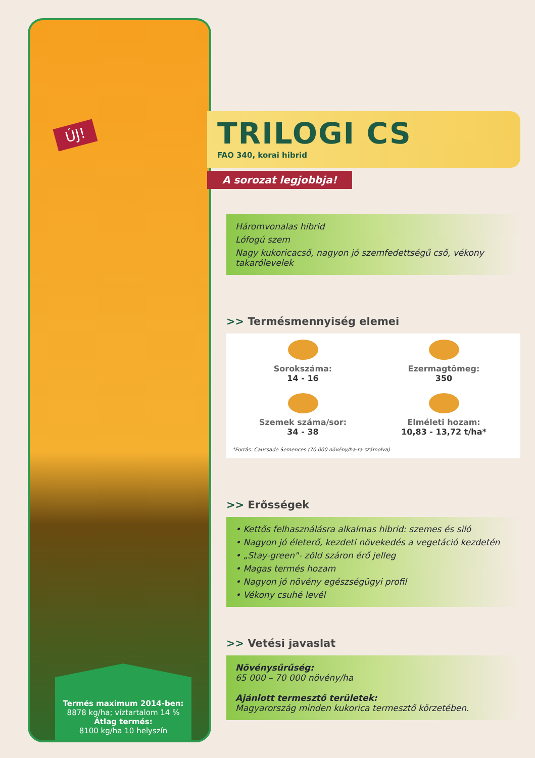ÚJ!
Termés maximum 2014-ben:
8878 kg/ha; víztartalom 14 %
Átlag termés:
8100 kg/ha 10 helyszín
TRILOGI CS
FAO 340, korai hibrid
A sorozat legjobbja!
Háromvonalas hibrid
Lófogú szem
Nagy kukoricacső, nagyon jó szemfedettségű cső, vékony takarólevelek
>> Termésmennyiség elemei
Sorokszáma:
14 - 16
Ezermagtömeg:
350
Szemek száma/sor:
34 - 38
Elméleti hozam:
10,83 - 13,72 t/ha*
*Forrás: Caussade Semences (70 000 növény/ha-ra számolva)
>> Erősségek
• Kettős felhasználásra alkalmas hibrid: szemes és siló
• Nagyon jó életerő, kezdeti növekedés a vegetáció kezdetén
• „Stay-green"- zöld száron érő jelleg
• Magas termés hozam
• Nagyon jó növény egészségügyi profil
• Vékony csuhé levél
>> Vetési javaslat
Növénysűrűség:
65 000 – 70 000 növény/ha
Ajánlott termesztő területek:
Magyarország minden kukorica termesztő körzetében.